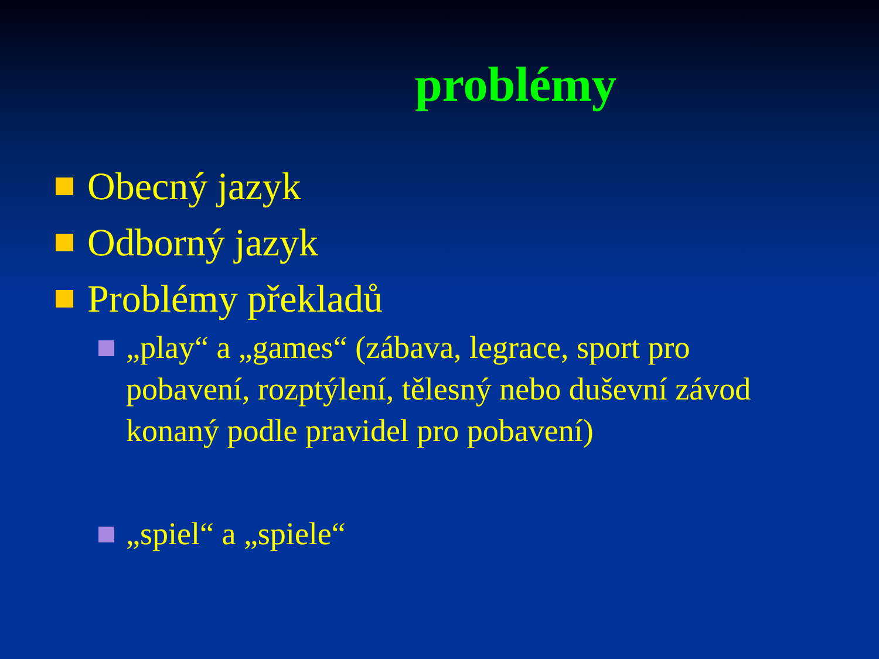problémy
Obecný jazyk
Odborný jazyk
Problémy překladů
„play“ a „games“ (zábava, legrace, sport pro pobavení, rozptýlení, tělesný nebo duševní závod konaný podle pravidel pro pobavení)
„spiel“ a „spiele“